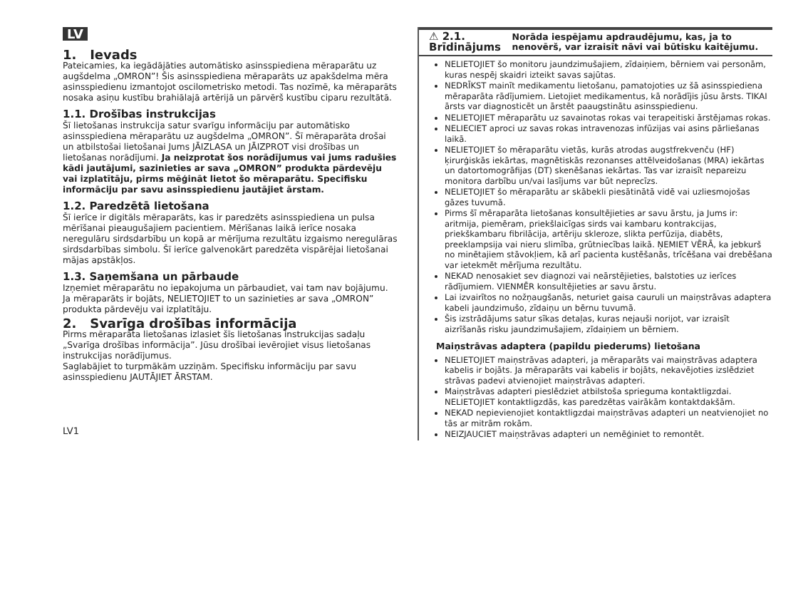LV
1. Ievads
Pateicamies, ka iegādājāties automātisko asinsspiediena mēraparātu uz augšdelma „OMRON”! Šis asinsspiediena mēraparāts uz apakšdelma mēra asinsspiedienu izmantojot oscilometrisko metodi. Tas nozīmē, ka mēraparāts nosaka asiņu kustību brahiālajā artērijā un pārvērš kustību ciparu rezultātā.
1.1. Drošības instrukcijas
Šī lietošanas instrukcija satur svarīgu informāciju par automātisko asinsspiediena mēraparātu uz augšdelma „OMRON”. Šī mēraparāta drošai un atbilstošai lietošanai Jums JĀIZLASA un JĀIZPROT visi drošības un lietošanas norādījumi. Ja neizprotat šos norādījumus vai jums radušies kādi jautājumi, sazinieties ar sava „OMRON” produkta pārdevēju vai izplatītāju, pirms mēģināt lietot šo mēraparātu. Specifisku informāciju par savu asinsspiedienu jautājiet ārstam.
1.2. Paredzētā lietošana
Šī ierīce ir digitāls mēraparāts, kas ir paredzēts asinsspiediena un pulsa mērīšanai pieaugušajiem pacientiem. Mērīšanas laikā ierīce nosaka neregulāru sirdsdarbību un kopā ar mērījuma rezultātu izgaismo neregulāras sirdsdarbības simbolu. Šī ierīce galvenokārt paredzēta vispārējai lietošanai mājas apstākļos.
1.3. Saņemšana un pārbaude
Izņemiet mēraparātu no iepakojuma un pārbaudiet, vai tam nav bojājumu. Ja mēraparāts ir bojāts, NELIETOJIET to un sazinieties ar sava „OMRON” produkta pārdevēju vai izplatītāju.
2. Svarīga drošības informācija
Pirms mēraparāta lietošanas izlasiet šīs lietošanas instrukcijas sadaļu „Svarīga drošības informācija”. Jūsu drošībai ievērojiet visus lietošanas instrukcijas norādījumus.
Saglabājiet to turpmākām uzziņām. Specifisku informāciju par savu asinsspiedienu JAUTĀJIET ĀRSTAM.
LV1
⚠ 2.1. Brīdinājums
Norāda iespējamu apdraudējumu, kas, ja to nenovērš, var izraisīt nāvi vai būtisku kaitējumu.
NELIETOJIET šo monitoru jaundzimušajiem, zīdaiņiem, bērniem vai personām, kuras nespēj skaidri izteikt savas sajūtas.
NEDRĪKST mainīt medikamentu lietošanu, pamatojoties uz šā asinsspiediena mēraparāta rādījumiem. Lietojiet medikamentus, kā norādījis jūsu ārsts. TIKAI ārsts var diagnosticēt un ārstēt paaugstinātu asinsspiedienu.
NELIETOJIET mēraparātu uz savainotas rokas vai terapeitiski ārstējamas rokas.
NELIECIET aproci uz savas rokas intravenozas infūzijas vai asins pārliešanas laikā.
NELIETOJIET šo mēraparātu vietās, kurās atrodas augstfrekvenču (HF) ķirurģiskās iekārtas, magnētiskās rezonanses attēlveidošanas (MRA) iekārtas un datortomogrāfijas (DT) skenēšanas iekārtas. Tas var izraisīt nepareizu monitora darbību un/vai lasījums var būt neprecīzs.
NELIETOJIET šo mēraparātu ar skābekli piesātinātā vidē vai uzliesmojošas gāzes tuvumā.
Pirms šī mēraparāta lietošanas konsultējieties ar savu ārstu, ja Jums ir: aritmija, piemēram, priekšlaicīgas sirds vai kambaru kontrakcijas, priekškambaru fibrilācija, artēriju skleroze, slikta perfūzija, diabēts, preeklampsija vai nieru slimība, grūtniecības laikā. ŅEMIET VĒRĀ, ka jebkurš no minētajiem stāvokļiem, kā arī pacienta kustēšanās, trīcēšana vai drebēšana var ietekmēt mērījuma rezultātu.
NEKAD nenosakiet sev diagnozi vai neārstējieties, balstoties uz ierīces rādījumiem. VIENMĒR konsultējieties ar savu ārstu.
Lai izvairītos no nožņaugšanās, neturiet gaisa cauruli un maiņstrāvas adaptera kabeli jaundzimušo, zīdaiņu un bērnu tuvumā.
Šis izstrādājums satur sīkas detaļas, kuras nejauši norijot, var izraisīt aizrīšanās risku jaundzimušajiem, zīdaiņiem un bērniem.
Maiņstrāvas adaptera (papildu piederums) lietošana
NELIETOJIET maiņstrāvas adapteri, ja mēraparāts vai maiņstrāvas adaptera kabelis ir bojāts. Ja mēraparāts vai kabelis ir bojāts, nekavējoties izslēdziet strāvas padevi atvienojiet maiņstrāvas adapteri.
Maiņstrāvas adapteri pieslēdziet atbilstoša sprieguma kontaktligzdai. NELIETOJIET kontaktligzdās, kas paredzētas vairākām kontaktdakšām.
NEKAD nepievienojiet kontaktligzdai maiņstrāvas adapteri un neatvienojiet no tās ar mitrām rokām.
NEIZJAUCIET maiņstrāvas adapteri un nemēģiniet to remontēt.